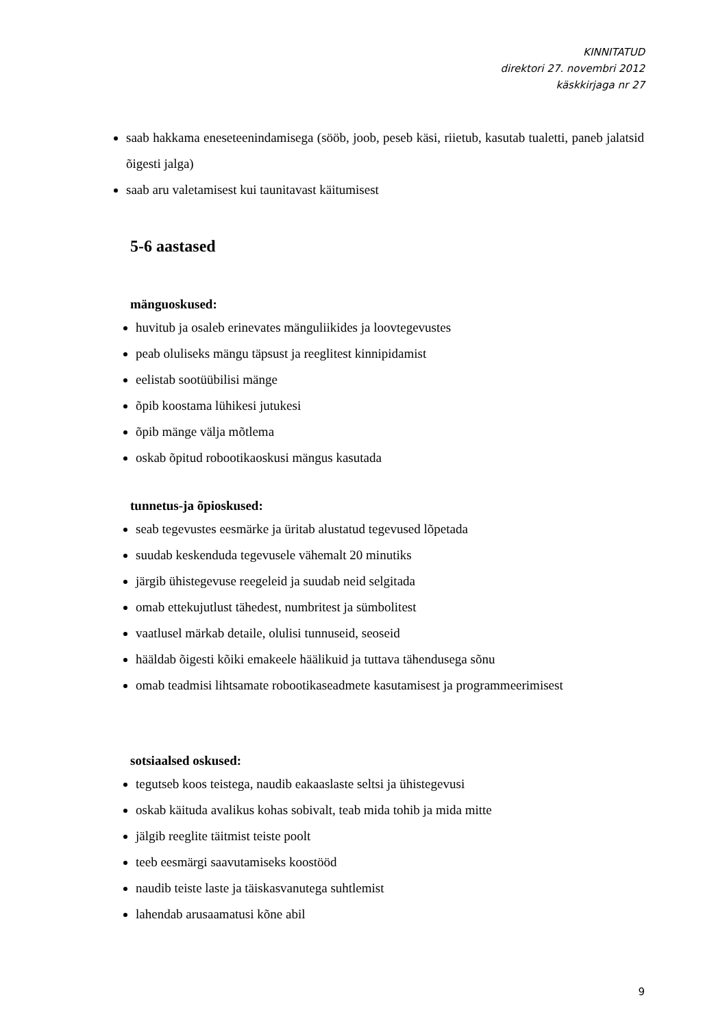KINNITATUD
direktori 27. novembri 2012
käskkirjaga nr 27
saab hakkama eneseteenindamisega (sööb, joob, peseb käsi, riietub, kasutab tualetti, paneb jalatsid õigesti jalga)
saab aru valetamisest kui taunitavast käitumisest
5-6 aastased
mänguoskused:
huvitub ja osaleb erinevates mänguliikides ja loovtegevustes
peab oluliseks mängu täpsust ja reeglitest kinnipidamist
eelistab sootüübilisi mänge
õpib koostama lühikesi jutukesi
õpib mänge välja mõtlema
oskab õpitud robootikaoskusi mängus kasutada
tunnetus-ja õpioskused:
seab tegevustes eesmärke ja üritab alustatud tegevused lõpetada
suudab keskenduda tegevusele vähemalt 20 minutiks
järgib ühistegevuse reegeleid ja suudab neid selgitada
omab ettekujutlust tähedest, numbritest ja sümbolitest
vaatlusel märkab detaile, olulisi tunnuseid, seoseid
hääldab õigesti kõiki emakeele häälikuid ja tuttava tähendusega sõnu
omab teadmisi lihtsamate robootikaseadmete kasutamisest ja programmeerimisest
sotsiaalsed oskused:
tegutseb koos teistega, naudib eakaaslaste seltsi ja ühistegevusi
oskab käituda avalikus kohas sobivalt, teab mida tohib ja mida mitte
jälgib reeglite täitmist teiste poolt
teeb eesmärgi saavutamiseks koostööd
naudib teiste laste ja täiskasvanutega suhtlemist
lahendab arusaamatusi kõne abil
9